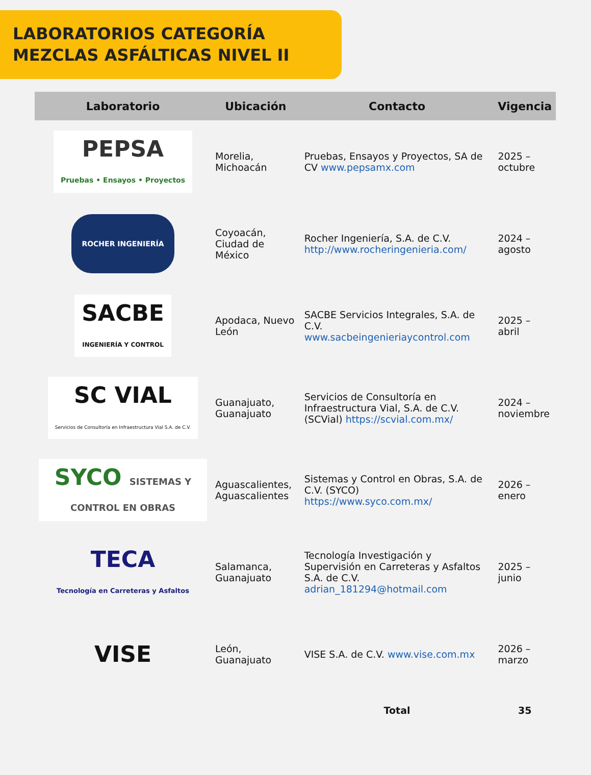LABORATORIOS CATEGORÍA
MEZCLAS ASFÁLTICAS NIVEL II
| Laboratorio | Ubicación | Contacto | Vigencia |
| --- | --- | --- | --- |
| PEPSA Pruebas • Ensayos • Proyectos | Morelia, Michoacán | Pruebas, Ensayos y Proyectos, SA de CV www.pepsamx.com | 2025 – octubre |
| ROCHER INGENIERÍA | Coyoacán, Ciudad de México | Rocher Ingeniería, S.A. de C.V. http://www.rocheringenieria.com/ | 2024 – agosto |
| SACBE INGENIERÍA Y CONTROL | Apodaca, Nuevo León | SACBE Servicios Integrales, S.A. de C.V. www.sacbeingenieriaycontrol.com | 2025 – abril |
| SC VIAL Servicios de Consultoría en Infraestructura Vial S.A. de C.V. | Guanajuato, Guanajuato | Servicios de Consultoría en Infraestructura Vial, S.A. de C.V. (SCVial) https://scvial.com.mx/ | 2024 – noviembre |
| SYCO SISTEMAS Y CONTROL EN OBRAS | Aguascalientes, Aguascalientes | Sistemas y Control en Obras, S.A. de C.V. (SYCO) https://www.syco.com.mx/ | 2026 – enero |
| TECA Tecnología en Carreteras y Asfaltos | Salamanca, Guanajuato | Tecnología Investigación y Supervisión en Carreteras y Asfaltos S.A. de C.V. adrian_181294@hotmail.com | 2025 – junio |
| VISE | León, Guanajuato | VISE S.A. de C.V. www.vise.com.mx | 2026 – marzo |
| | | Total | 35 |